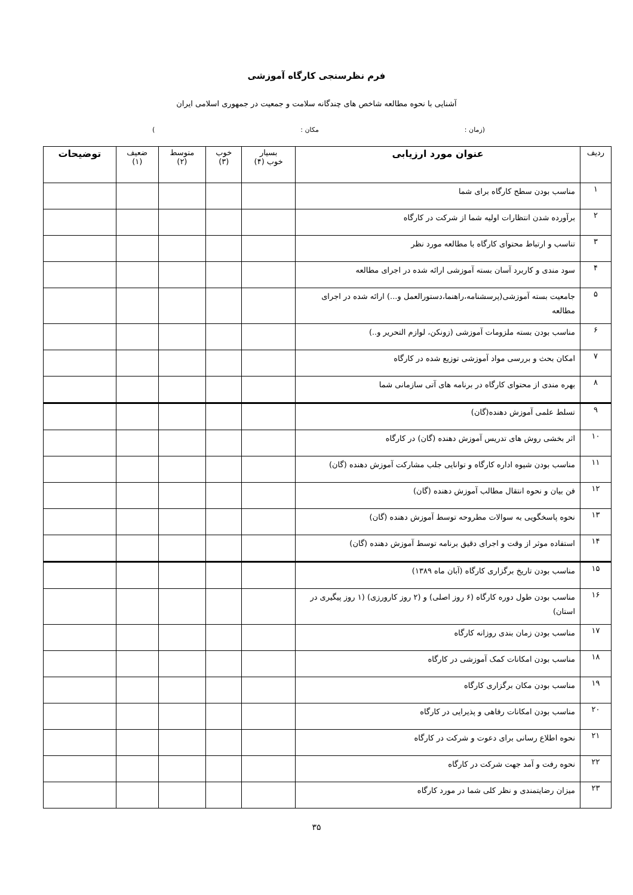فرم نظرسنجی کارگاه آموزشی
آشنایی با نحوه مطالعه شاخص های چندگانه سلامت و جمعیت در جمهوری اسلامی ایران
(زمان : مکان :)
| ردیف | عنوان مورد ارزیابی | بسیار خوب (۴) | خوب (۳) | متوسط (۲) | ضعیف (۱) | توضیحات |
| --- | --- | --- | --- | --- | --- | --- |
| ۱ | مناسب بودن سطح کارگاه برای شما | | | | | |
| ۲ | برآورده شدن انتظارات اولیه شما از شرکت در کارگاه | | | | | |
| ۳ | تناسب و ارتباط محتوای کارگاه با مطالعه مورد نظر | | | | | |
| ۴ | سود مندی و کاربرد آسان بسته آموزشی ارائه شده در اجرای مطالعه | | | | | |
| ۵ | جامعیت بسته آموزشی(پرسشنامه،راهنما،دستورالعمل و...) ارائه شده در اجرای مطالعه | | | | | |
| ۶ | مناسب بودن بسته ملزومات آموزشی (زونکن، لوازم التحریر و..) | | | | | |
| ۷ | امکان بحث و بررسی مواد آموزشی توزیع شده در کارگاه | | | | | |
| ۸ | بهره مندی از محتوای کارگاه در برنامه های آتی سازمانی شما | | | | | |
| ۹ | تسلط علمی آموزش دهنده(گان) | | | | | |
| ۱۰ | اثر بخشی روش های تدریس آموزش دهنده (گان) در کارگاه | | | | | |
| ۱۱ | مناسب بودن شیوه اداره کارگاه و توانایی جلب مشارکت آموزش دهنده (گان) | | | | | |
| ۱۲ | فن بیان و نحوه انتقال مطالب آموزش دهنده (گان) | | | | | |
| ۱۳ | نحوه پاسخگویی به سوالات مطروحه توسط آموزش دهنده (گان) | | | | | |
| ۱۴ | استفاده موثر از وقت و اجرای دقیق برنامه توسط آموزش دهنده (گان) | | | | | |
| ۱۵ | مناسب بودن تاریخ برگزاری کارگاه (آبان ماه ۱۳۸۹) | | | | | |
| ۱۶ | مناسب بودن طول دوره کارگاه (۶ روز اصلی) و (۲ روز کارورزی) (۱ روز پیگیری در استان) | | | | | |
| ۱۷ | مناسب بودن زمان بندی روزانه کارگاه | | | | | |
| ۱۸ | مناسب بودن امکانات کمک آموزشی در کارگاه | | | | | |
| ۱۹ | مناسب بودن مکان برگزاری کارگاه | | | | | |
| ۲۰ | مناسب بودن امکانات رفاهی و پذیرایی در کارگاه | | | | | |
| ۲۱ | نحوه اطلاع رسانی برای دعوت و شرکت در کارگاه | | | | | |
| ۲۲ | نحوه رفت و آمد جهت شرکت در کارگاه | | | | | |
| ۲۳ | میزان رضایتمندی و نظر کلی شما در مورد کارگاه | | | | | |
۳۵